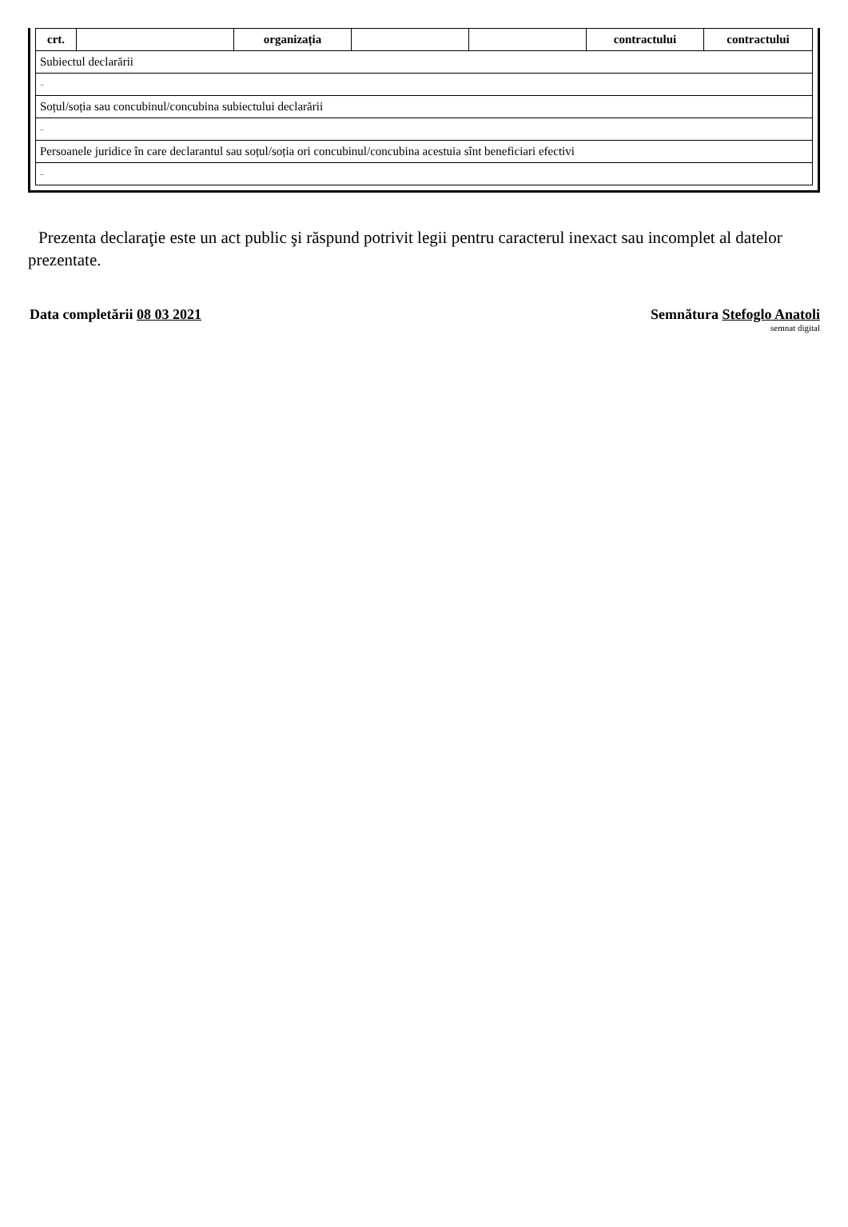| crt. | | organizația | | | contractului | contractului |
| --- | --- | --- | --- | --- | --- | --- |
| Subiectul declarării | | | | | | |
| - | | | | | | |
| Soțul/soția sau concubinul/concubina subiectului declarării | | | | | | |
| - | | | | | | |
| Persoanele juridice în care declarantul sau soțul/soția ori concubinul/concubina acestuia sînt beneficiari efectivi | | | | | | |
| - | | | | | | |
Prezenta declaraţie este un act public şi răspund potrivit legii pentru caracterul inexact sau incomplet al datelor prezentate.
Data completării 08 03 2021 Semnătura Stefoglo Anatoli
semnat digital